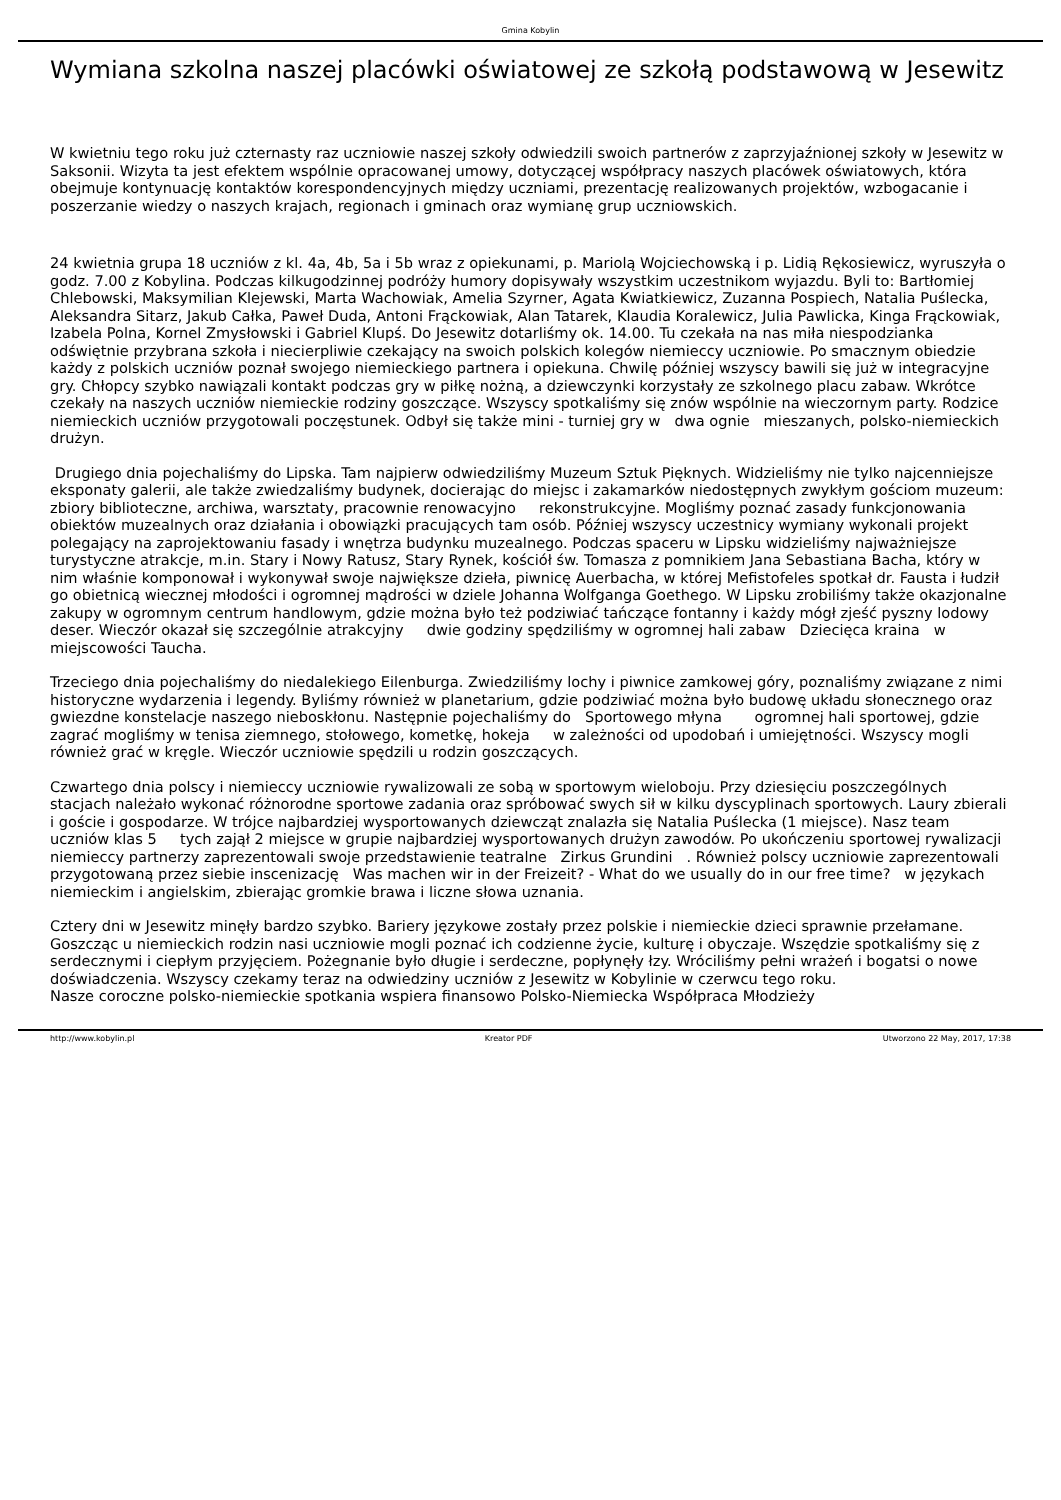Gmina Kobylin
Wymiana szkolna naszej placówki oświatowej ze szkołą podstawową w Jesewitz
W kwietniu tego roku już czternasty raz uczniowie naszej szkoły odwiedzili swoich partnerów z zaprzyjaźnionej szkoły w Jesewitz w Saksonii. Wizyta ta jest efektem wspólnie opracowanej umowy, dotyczącej współpracy naszych placówek oświatowych, która obejmuje kontynuację kontaktów korespondencyjnych między uczniami, prezentację realizowanych projektów, wzbogacanie i poszerzanie wiedzy o naszych krajach, regionach i gminach oraz wymianę grup uczniowskich.
24 kwietnia grupa 18 uczniów z kl. 4a, 4b, 5a i 5b wraz z opiekunami, p. Mariolą Wojciechowską i p. Lidią Rękosiewicz, wyruszyła o godz. 7.00 z Kobylina. Podczas kilkugodzinnej podróży humory dopisywały wszystkim uczestnikom wyjazdu. Byli to: Bartłomiej Chlebowski, Maksymilian Klejewski, Marta Wachowiak, Amelia Szyrner, Agata Kwiatkiewicz, Zuzanna Pospiech, Natalia Puślecka, Aleksandra Sitarz, Jakub Całka, Paweł Duda, Antoni Frąckowiak, Alan Tatarek, Klaudia Koralewicz, Julia Pawlicka, Kinga Frąckowiak, Izabela Polna, Kornel Zmysłowski i Gabriel Klupś. Do Jesewitz dotarliśmy ok. 14.00. Tu czekała na nas miła niespodzianka odświętnie przybrana szkoła i niecierpliwie czekający na swoich polskich kolegów niemieccy uczniowie. Po smacznym obiedzie każdy z polskich uczniów poznał swojego niemieckiego partnera i opiekuna. Chwilę później wszyscy bawili się już w integracyjne gry. Chłopcy szybko nawiązali kontakt podczas gry w piłkę nożną, a dziewczynki korzystały ze szkolnego placu zabaw. Wkrótce czekały na naszych uczniów niemieckie rodziny goszczące. Wszyscy spotkaliśmy się znów wspólnie na wieczornym party. Rodzice niemieckich uczniów przygotowali poczęstunek. Odbył się także mini - turniej gry w dwa ognie mieszanych, polsko-niemieckich drużyn.
Drugiego dnia pojechaliśmy do Lipska. Tam najpierw odwiedziliśmy Muzeum Sztuk Pięknych. Widzieliśmy nie tylko najcenniejsze eksponaty galerii, ale także zwiedzaliśmy budynek, docierając do miejsc i zakamarków niedostępnych zwykłym gościom muzeum: zbiory biblioteczne, archiwa, warsztaty, pracownie renowacyjno rekonstrukcyjne. Mogliśmy poznać zasady funkcjonowania obiektów muzealnych oraz działania i obowiązki pracujących tam osób. Później wszyscy uczestnicy wymiany wykonali projekt polegający na zaprojektowaniu fasady i wnętrza budynku muzealnego. Podczas spaceru w Lipsku widzieliśmy najważniejsze turystyczne atrakcje, m.in. Stary i Nowy Ratusz, Stary Rynek, kościół św. Tomasza z pomnikiem Jana Sebastiana Bacha, który w nim właśnie komponował i wykonywał swoje największe dzieła, piwnicę Auerbacha, w której Mefistofeles spotkał dr. Fausta i łudził go obietnicą wiecznej młodości i ogromnej mądrości w dziele Johanna Wolfganga Goethego. W Lipsku zrobiliśmy także okazjonalne zakupy w ogromnym centrum handlowym, gdzie można było też podziwiać tańczące fontanny i każdy mógł zjeść pyszny lodowy deser. Wieczór okazał się szczególnie atrakcyjny dwie godziny spędziliśmy w ogromnej hali zabaw Dziecięca kraina w miejscowości Taucha.
Trzeciego dnia pojechaliśmy do niedalekiego Eilenburga. Zwiedziliśmy lochy i piwnice zamkowej góry, poznaliśmy związane z nimi historyczne wydarzenia i legendy. Byliśmy również w planetarium, gdzie podziwiać można było budowę układu słonecznego oraz gwiezdne konstelacje naszego nieboskłonu. Następnie pojechaliśmy do Sportowego młyna ogromnej hali sportowej, gdzie zagrać mogliśmy w tenisa ziemnego, stołowego, kometkę, hokeja w zależności od upodobań i umiejętności. Wszyscy mogli również grać w kręgle. Wieczór uczniowie spędzili u rodzin goszczących.
Czwartego dnia polscy i niemieccy uczniowie rywalizowali ze sobą w sportowym wieloboju. Przy dziesięciu poszczególnych stacjach należało wykonać różnorodne sportowe zadania oraz spróbować swych sił w kilku dyscyplinach sportowych. Laury zbierali i goście i gospodarze. W trójce najbardziej wysportowanych dziewcząt znalazła się Natalia Puślecka (1 miejsce). Nasz team uczniów klas 5 tych zajął 2 miejsce w grupie najbardziej wysportowanych drużyn zawodów. Po ukończeniu sportowej rywalizacji niemieccy partnerzy zaprezentowali swoje przedstawienie teatralne Zirkus Grundini . Również polscy uczniowie zaprezentowali przygotowaną przez siebie inscenizację Was machen wir in der Freizeit? - What do we usually do in our free time? w językach niemieckim i angielskim, zbierając gromkie brawa i liczne słowa uznania.
Cztery dni w Jesewitz minęły bardzo szybko. Bariery językowe zostały przez polskie i niemieckie dzieci sprawnie przełamane. Goszcząc u niemieckich rodzin nasi uczniowie mogli poznać ich codzienne życie, kulturę i obyczaje. Wszędzie spotkaliśmy się z serdecznymi i ciepłym przyjęciem. Pożegnanie było długie i serdeczne, popłynęły łzy. Wróciliśmy pełni wrażeń i bogatsi o nowe doświadczenia. Wszyscy czekamy teraz na odwiedziny uczniów z Jesewitz w Kobylinie w czerwcu tego roku.
Nasze coroczne polsko-niemieckie spotkania wspiera finansowo Polsko-Niemiecka Współpraca Młodzieży
http://www.kobylin.pl Kreator PDF Utworzono 22 May, 2017, 17:38